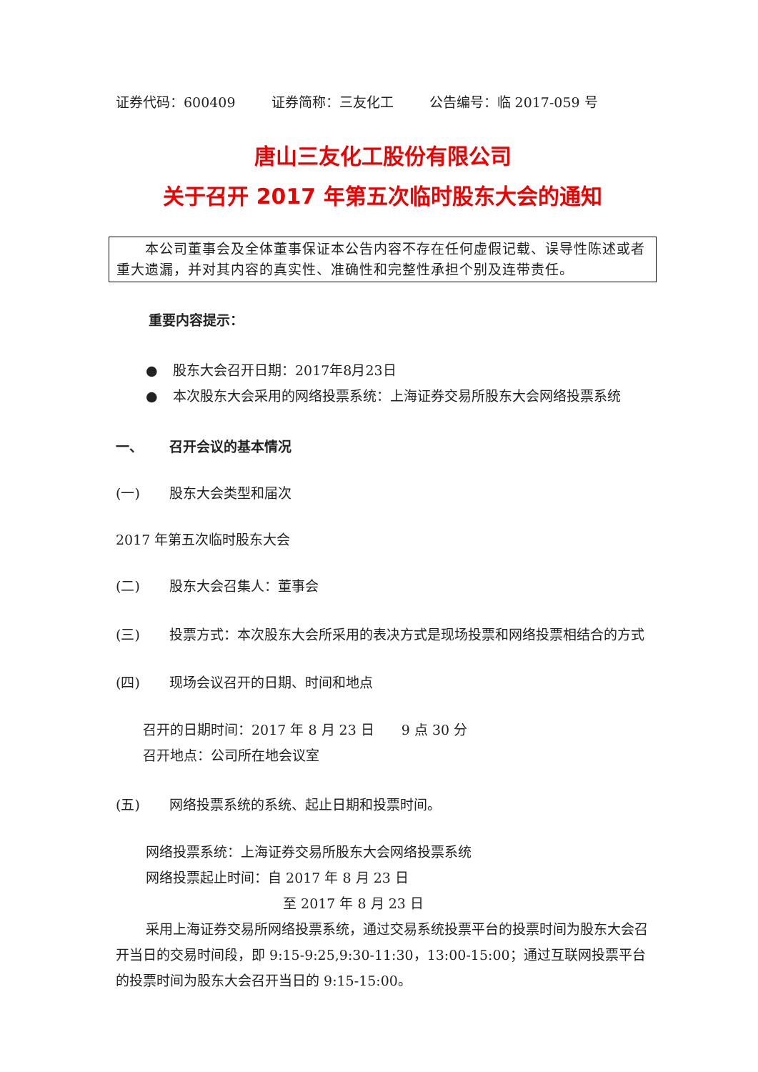证券代码：600409 证券简称：三友化工 公告编号：临 2017-059 号
唐山三友化工股份有限公司
关于召开 2017 年第五次临时股东大会的通知
  本公司董事会及全体董事保证本公告内容不存在任何虚假记载、误导性陈述或者重大遗漏，并对其内容的真实性、准确性和完整性承担个别及连带责任。
重要内容提示：
● 股东大会召开日期：2017年8月23日
● 本次股东大会采用的网络投票系统：上海证券交易所股东大会网络投票系统
一、 召开会议的基本情况
(一) 股东大会类型和届次
2017 年第五次临时股东大会
(二) 股东大会召集人：董事会
(三) 投票方式：本次股东大会所采用的表决方式是现场投票和网络投票相结合的方式
(四) 现场会议召开的日期、时间和地点
召开的日期时间：2017 年 8 月 23 日  9 点 30 分
召开地点：公司所在地会议室
(五) 网络投票系统的系统、起止日期和投票时间。
网络投票系统：上海证券交易所股东大会网络投票系统
网络投票起止时间：自 2017 年 8 月 23 日
至 2017 年 8 月 23 日
采用上海证券交易所网络投票系统，通过交易系统投票平台的投票时间为股东大会召开当日的交易时间段，即 9:15-9:25,9:30-11:30，13:00-15:00；通过互联网投票平台的投票时间为股东大会召开当日的 9:15-15:00。